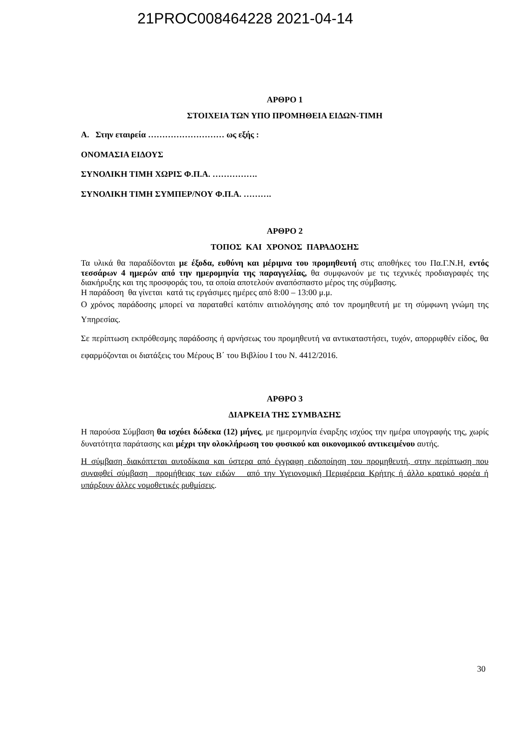21PROC008464228 2021-04-14
ΑΡΘΡΟ 1
ΣΤΟΙΧΕΙΑ ΤΩΝ ΥΠΟ ΠΡΟΜΗΘΕΙΑ ΕΙΔΩΝ-ΤΙΜΗ
Α. Στην εταιρεία ……………………… ως εξής :
ΟΝΟΜΑΣΙΑ ΕΙΔΟΥΣ
ΣΥΝΟΛΙΚΗ ΤΙΜΗ ΧΩΡΙΣ Φ.Π.Α. …………….
ΣΥΝΟΛΙΚΗ ΤΙΜΗ ΣΥΜΠΕΡ/ΝΟΥ Φ.Π.Α. ……….
ΑΡΘΡΟ 2
ΤΟΠΟΣ ΚΑΙ ΧΡΟΝΟΣ ΠΑΡΑΔΟΣΗΣ
Τα υλικά θα παραδίδονται με έξοδα, ευθύνη και μέριμνα του προμηθευτή στις αποθήκες του Πα.Γ.Ν.Η, εντός τεσσάρων 4 ημερών από την ημερομηνία της παραγγελίας, θα συμφωνούν με τις τεχνικές προδιαγραφές της διακήρυξης και της προσφοράς του, τα οποία αποτελούν αναπόσπαστο μέρος της σύμβασης.
Η παράδοση θα γίνεται κατά τις εργάσιμες ημέρες από 8:00 – 13:00 μ.μ.
Ο χρόνος παράδοσης μπορεί να παραταθεί κατόπιν αιτιολόγησης από τον προμηθευτή με τη σύμφωνη γνώμη της Υπηρεσίας.
Σε περίπτωση εκπρόθεσμης παράδοσης ή αρνήσεως του προμηθευτή να αντικαταστήσει, τυχόν, απορριφθέν είδος, θα εφαρμόζονται οι διατάξεις του Μέρους Β΄ του Βιβλίου Ι του Ν. 4412/2016.
ΑΡΘΡΟ 3
ΔΙΑΡΚΕΙΑ ΤΗΣ ΣΥΜΒΑΣΗΣ
Η παρούσα Σύμβαση θα ισχύει δώδεκα (12) μήνες, με ημερομηνία έναρξης ισχύος την ημέρα υπογραφής της, χωρίς δυνατότητα παράτασης και μέχρι την ολοκλήρωση του φυσικού και οικονομικού αντικειμένου αυτής.
Η σύμβαση διακόπτεται αυτοδίκαια και ύστερα από έγγραφη ειδοποίηση του προμηθευτή, στην περίπτωση που συναφθεί σύμβαση προμήθειας των ειδών από την Υγειονομική Περιφέρεια Κρήτης ή άλλο κρατικό φορέα ή υπάρξουν άλλες νομοθετικές ρυθμίσεις.
30